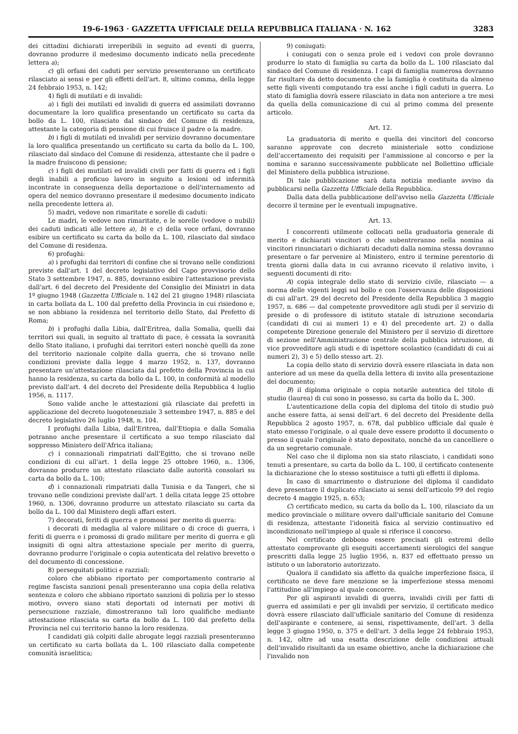19-6-1963 · GAZZETTA UFFICIALE DELLA REPUBBLICA ITALIANA · N. 162 3283
dei cittadini dichiarati irreperibili in seguito ad eventi di guerra, dovranno produrre il medesimo documento indicato nella precedente lettera a);
c) gli orfani dei caduti per servizio presenteranno un certificato rilasciato ai sensi e per gli effetti dell'art. 8, ultimo comma, della legge 24 febbraio 1953, n. 142;
4) figli di mutilati e di invalidi:
a) i figli dei mutilati ed invalidi di guerra ed assimilati dovranno documentare la loro qualifica presentando un certificato su carta da bollo da L. 100, rilasciato dal sindaco del Comune di residenza, attestante la categoria di pensione di cui fruisce il padre o la madre.
b) i figli di mutilati ed invalidi per servizio dovranno documentare la loro qualifica presentando un certificato su carta da bollo da L. 100, rilasciato dal sindaco del Comune di residenza, attestante che il padre o la madre fruiscono di pensione;
c) i figli dei mutilati ed invalidi civili per fatti di guerra ed i figli degli inabili a proficuo lavoro in seguito a lesioni od infermità incontrate in conseguenza della deportazione o dell'internamento ad opera del nemico dovranno presentare il medesimo documento indicato nella precedente lettera a).
5) madri, vedove non rimaritate e sorelle di caduti:
Le madri, le vedove non rimaritate, e le sorelle (vedove o nubili) dei caduti indicati alle lettere a), b) e c) della voce orfani, dovranno esibire un certificato su carta da bollo da L. 100, rilasciato dal sindaco del Comune di residenza.
6) profughi:
a) i profughi dai territori di confine che si trovano nelle condizioni previste dall'art. 1 del decreto legislativo del Capo provvisorio dello Stato 3 settembre 1947, n. 885, dovranno esibire l'attestazione prevista dall'art. 6 del decreto del Presidente del Consiglio dei Ministri in data 1º giugno 1948 (Gazzetta Ufficiale n. 142 del 21 giugno 1948) rilasciata in carta bollata da L. 100 dal prefetto della Provincia in cui risiedono e, se non abbiano la residenza nel territorio dello Stato, dal Prefetto di Roma;
b) i profughi dalla Libia, dall'Eritrea, dalla Somalia, quelli dai territori sui quali, in seguito al trattato di pace, è cessata la sovranità dello Stato italiano, i profughi dai territori esteri nonchè quelli da zone del territorio nazionale colpite dalla guerra, che si trovano nelle condizioni previste dalla legge 4 marzo 1952, n. 137, dovranno presentare un'attestazione rilasciata dal prefetto della Provincia in cui hanno la residenza, su carta da bollo da L. 100, in conformità al modello previsto dall'art. 4 del decreto del Presidente della Repubblica 4 luglio 1956, n. 1117.
Sono valide anche le attestazioni già rilasciate dai prefetti in applicazione del decreto luogotenenziale 3 settembre 1947, n. 885 e del decreto legislativo 26 luglio 1948, n. 104.
I profughi dalla Libia, dall'Eritrea, dall'Etiopia e dalla Somalia potranno anche presentare il certificato a suo tempo rilasciato dal soppresso Ministero dell'Africa italiana;
c) i connazionali rimpatriati dall'Egitto, che si trovano nelle condizioni di cui all'art. 1 della legge 25 ottobre 1960, n.. 1306, dovranno produrre un attestato rilasciato dalle autorità consolari su carta da bollo da L. 100;
d) i connazionali rimpatriati dalla Tunisia e da Tangeri, che si trovano nelle condizioni previste dall'art. 1 della citata legge 25 ottobre 1960, n. 1306, dovranno produrre un attestato rilasciato su carta da bollo da L. 100 dal Ministero degli affari esteri.
7) decorati, feriti di guerra e promossi per merito di guerra:
i decorati di medaglia al valore militare o di croce di guerra, i feriti di guerra e i promossi di grado militare per merito di guerra e gli insigniti di ogni altra attestazione speciale per merito di guerra, dovranno produrre l'originale o copia autenticata del relativo brevetto o del documento di concessione.
8) perseguitati politici e razziali:
coloro che abbiano riportato per comportamento contrario al regime fascista sanzioni penali presenteranno una copia della relativa sentenza e coloro che abbiano riportato sanzioni di polizia per lo stesso motivo, ovvero siano stati deportati od internati per motivi di persecuzione razziale, dimostreranno tali loro qualifiche mediante attestazione rilasciata su carta da bollo da L. 100 dal prefetto della Provincia nel cui territorio hanno la loro residenza.
I candidati già colpiti dalle abrogate leggi razziali presenteranno un certificato su carta bollata da L. 100 rilasciato dalla competente comunità israelitica;
9) coniugati:
i coniugati con o senza prole ed i vedovi con prole dovranno produrre lo stato di famiglia su carta da bollo da L. 100 rilasciato dal sindaco del Comune di residenza. I capi di famiglia numerosa dovranno far risultare da detto documento che la famiglia è costituita da almeno sette figli viventi computando tra essi anche i figli caduti in guerra. Lo stato di famiglia dovrà essere rilasciato in data non anteriore a tre mesi da quella della comunicazione di cui al primo comma del presente articolo.
Art. 12.
La graduatoria di merito e quella dei vincitori del concorso saranno approvate con decreto ministeriale sotto condizione dell'accertamento dei requisiti per l'ammissione al concorso e per la nomina e saranno successivamente pubblicate nel Bollettino ufficiale del Ministero della pubblica istruzione.
Di tale pubblicazione sarà data notizia mediante avviso da pubblicarsi nella Gazzetta Ufficiale della Repubblica.
Dalla data della pubblicazione dell'avviso nella Gazzetta Ufficiale decorre il termine per le eventuali impugnative.
Art. 13.
I concorrenti utilmente collocati nella graduatoria generale di merito e dichiarati vincitori o che subentreranno nella nomina ai vincitori rinunciatari o dichiarati decaduti dalla nomina stessa dovranno presentare o far pervenire al Ministero, entro il termine perentorio di trenta giorni dalla data in cui avranno ricevuto il relativo invito, i seguenti documenti di rito:
A) copia integrale dello stato di servizio civile, rilasciato — a norma delle vigenti leggi sul bollo e con l'osservanza delle disposizioni di cui all'art. 29 del decreto del Presidente della Repubblica 3 maggio 1957, n. 686 — dal competente provveditore agli studi per il servizio di preside o di professore di istituto statale di istruzione secondaria (candidati di cui ai numeri 1) e 4) del precedente art. 2) o dalla competente Direzione generale del Ministero per il servizio di direttore di sezione nell'Amministrazione centrale della pubblica istruzione, di vice provveditore agli studi e di ispettore scolastico (candidati di cui ai numeri 2), 3) e 5) dello stesso art. 2).
La copia dello stato di servizio dovrà essere rilasciata in data non anteriore ad un mese da quella della lettera di invito alla presentazione del documento;
B) il diploma originale o copia notarile autentica del titolo di studio (laurea) di cui sono in possesso, su carta da bollo da L. 300.
L'autenticazione della copia del diploma del titolo di studio può anche essere fatta, ai sensi dell'art. 6 del decreto del Presidente della Repubblica 2 agosto 1957, n. 678, dal pubblico ufficiale dal quale è stato emesso l'originale, o al quale deve essere prodotto il documento o presso il quale l'originale è stato depositato, nonchè da un cancelliere o da un segretario comunale.
Nel caso che il diploma non sia stato rilasciato, i candidati sono tenuti a presentare, su carta da bollo da L. 100, il certificato contenente la dichiarazione che lo stesso sostituisce a tutti gli effetti il diploma.
In caso di smarrimento o distruzione del diploma il candidato deve presentare il duplicato rilasciato ai sensi dell'articolo 99 del regio decreto 4 maggio 1925, n. 653;
C) certificato medico, su carta da bollo da L. 100, rilasciato da un medico provinciale o militare ovvero dall'ufficiale sanitario del Comune di residenza, attestante l'idoneità fisica al servizio continuativo ed incondizionato nell'impiego al quale si riferisce il concorso.
Nel certificato debbono essere precisati gli estremi dello attestato comprovante gli eseguiti accertamenti sierologici del sangue prescritti dalla legge 25 luglio 1956, n. 837 ed effettuato presso un istituto o un laboratorio autorizzato.
Qualora il candidato sia affetto da qualche imperfezione fisica, il certificato ne deve fare menzione se la imperfezione stessa menomi l'attitudine all'impiego al quale concorre.
Per gli aspiranti invalidi di guerra, invalidi civili per fatti di guerra ed assimilati e per gli invalidi per servizio, il certificato medico dovrà essere rilasciato dall'ufficiale sanitario del Comune di residenza dell'aspirante e contenere, ai sensi, rispettivamente, dell'art. 3 della legge 3 giugno 1950, n. 375 e dell'art. 3 della legge 24 febbraio 1953, n. 142, oltre ad una esatta descrizione delle condizioni attuali dell'invalido risultanti da un esame obiettivo, anche la dichiarazione che l'invalido non